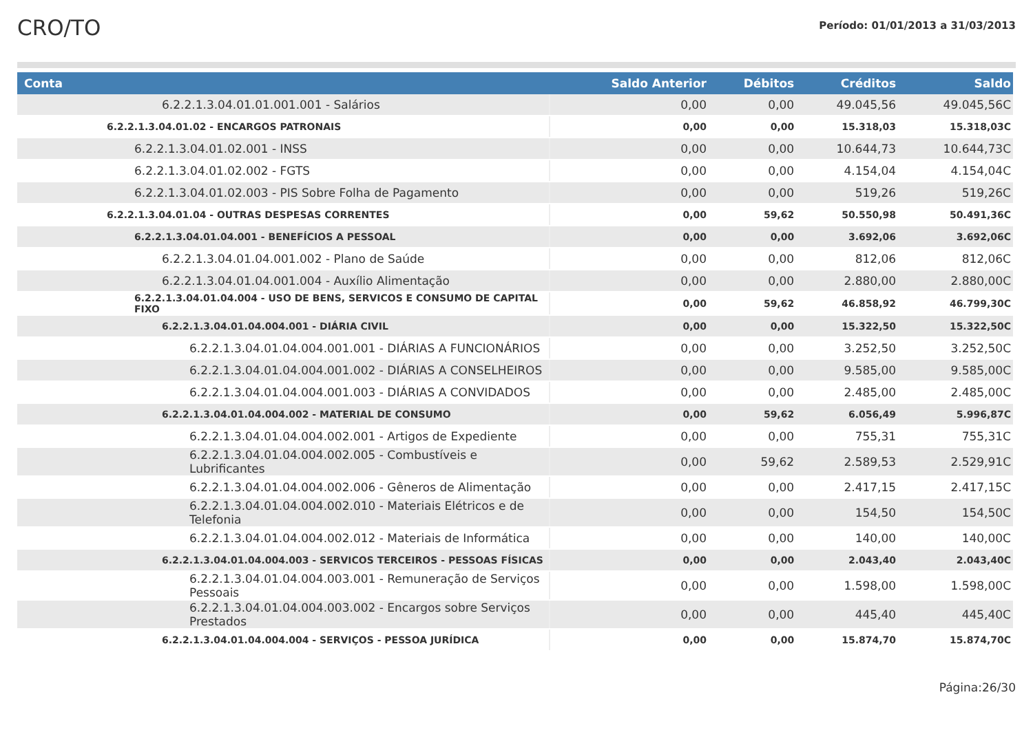CRO/TO
Período: 01/01/2013 a 31/03/2013
| Conta | Saldo Anterior | Débitos | Créditos | Saldo |
| --- | --- | --- | --- | --- |
| 6.2.2.1.3.04.01.01.001.001 - Salários | 0,00 | 0,00 | 49.045,56 | 49.045,56C |
| 6.2.2.1.3.04.01.02 - ENCARGOS PATRONAIS | 0,00 | 0,00 | 15.318,03 | 15.318,03C |
| 6.2.2.1.3.04.01.02.001 - INSS | 0,00 | 0,00 | 10.644,73 | 10.644,73C |
| 6.2.2.1.3.04.01.02.002 - FGTS | 0,00 | 0,00 | 4.154,04 | 4.154,04C |
| 6.2.2.1.3.04.01.02.003 - PIS Sobre Folha de Pagamento | 0,00 | 0,00 | 519,26 | 519,26C |
| 6.2.2.1.3.04.01.04 - OUTRAS DESPESAS CORRENTES | 0,00 | 59,62 | 50.550,98 | 50.491,36C |
| 6.2.2.1.3.04.01.04.001 - BENEFÍCIOS A PESSOAL | 0,00 | 0,00 | 3.692,06 | 3.692,06C |
| 6.2.2.1.3.04.01.04.001.002 - Plano de Saúde | 0,00 | 0,00 | 812,06 | 812,06C |
| 6.2.2.1.3.04.01.04.001.004 - Auxílio Alimentação | 0,00 | 0,00 | 2.880,00 | 2.880,00C |
| 6.2.2.1.3.04.01.04.004 - USO DE BENS, SERVICOS E CONSUMO DE CAPITAL FIXO | 0,00 | 59,62 | 46.858,92 | 46.799,30C |
| 6.2.2.1.3.04.01.04.004.001 - DIÁRIA CIVIL | 0,00 | 0,00 | 15.322,50 | 15.322,50C |
| 6.2.2.1.3.04.01.04.004.001.001 - DIÁRIAS A FUNCIONÁRIOS | 0,00 | 0,00 | 3.252,50 | 3.252,50C |
| 6.2.2.1.3.04.01.04.004.001.002 - DIÁRIAS A CONSELHEIROS | 0,00 | 0,00 | 9.585,00 | 9.585,00C |
| 6.2.2.1.3.04.01.04.004.001.003 - DIÁRIAS A CONVIDADOS | 0,00 | 0,00 | 2.485,00 | 2.485,00C |
| 6.2.2.1.3.04.01.04.004.002 - MATERIAL DE CONSUMO | 0,00 | 59,62 | 6.056,49 | 5.996,87C |
| 6.2.2.1.3.04.01.04.004.002.001 - Artigos de Expediente | 0,00 | 0,00 | 755,31 | 755,31C |
| 6.2.2.1.3.04.01.04.004.002.005 - Combustíveis e Lubrificantes | 0,00 | 59,62 | 2.589,53 | 2.529,91C |
| 6.2.2.1.3.04.01.04.004.002.006 - Gêneros de Alimentação | 0,00 | 0,00 | 2.417,15 | 2.417,15C |
| 6.2.2.1.3.04.01.04.004.002.010 - Materiais Elétricos e de Telefonia | 0,00 | 0,00 | 154,50 | 154,50C |
| 6.2.2.1.3.04.01.04.004.002.012 - Materiais de Informática | 0,00 | 0,00 | 140,00 | 140,00C |
| 6.2.2.1.3.04.01.04.004.003 - SERVICOS TERCEIROS - PESSOAS FÍSICAS | 0,00 | 0,00 | 2.043,40 | 2.043,40C |
| 6.2.2.1.3.04.01.04.004.003.001 - Remuneração de Serviços Pessoais | 0,00 | 0,00 | 1.598,00 | 1.598,00C |
| 6.2.2.1.3.04.01.04.004.003.002 - Encargos sobre Serviços Prestados | 0,00 | 0,00 | 445,40 | 445,40C |
| 6.2.2.1.3.04.01.04.004.004 - SERVIÇOS - PESSOA JURÍDICA | 0,00 | 0,00 | 15.874,70 | 15.874,70C |
Página:26/30